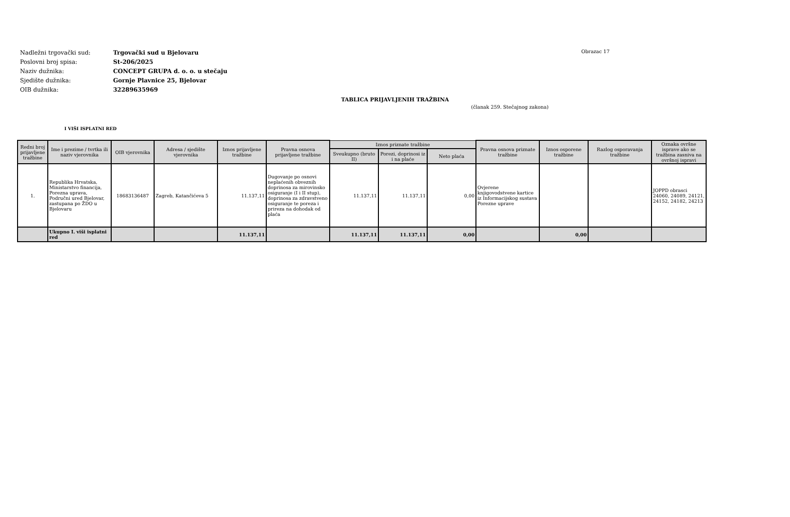| Nadležni trgovački sud: | Trgovački sud u Bjelovaru |
| Poslovni broj spisa: | St-206/2025 |
| Naziv dužnika: | CONCEPT GRUPA d. o. o. u stečaju |
| Sjedište dužnika: | Gornje Plavnice 25, Bjelovar |
| OIB dužnika: | 32289635969 |
Obrazac 17
TABLICA PRIJAVLJENIH TRAŽBINA
(članak 259. Stečajnog zakona)
I VIŠI ISPLATNI RED
| Redni broj prijavljene tražbine | Ime i prezime / tvrtka ili naziv vjerovnika | OIB vjerovnika | Adresa / sjedište vjerovnika | Iznos prijavljene tražbine | Pravna osnova prijavljene tražbine | Iznos priznate tražbine | | | Pravna osnova priznate tražbine | Iznos osporene tražbine | Razlog osporavanja tražbine | Oznaka ovršne isprave ako se tražbina zasniva na ovršnoj ispravi |
| --- | --- | --- | --- | --- | --- | --- | --- | --- | --- | --- | --- | --- |
| | | | | | | Sveukupno (bruto II) | Porezi, doprinosi iz i na plaće | Neto plaća | | | | |
| 1. | Republika Hrvatska, Ministarstvo financija, Porezna uprava, Područni ured Bjelovar, zastupana po ŽDO u Bjelovaru | 18683136487 | Zagreb, Katančićeva 5 | 11.137,11 | Dugovanje po osnovi neplaćenih obveznih doprinosa za mirovinsko osiguranje (I i II stup), doprinosa za zdravstveno osiguranje te poreza i prireza na dohodak od plaća | 11.137,11 | 11.137,11 | 0,00 | Ovjerene knjigovodstvene kartice iz Informacijskog sustava Porezne uprave | | | JOPPD obrasci 24060, 24089, 24121, 24152, 24182, 24213 |
| | Ukupno I. viši isplatni red | | | 11.137,11 | | 11.137,11 | 11.137,11 | 0,00 | | 0,00 | | |